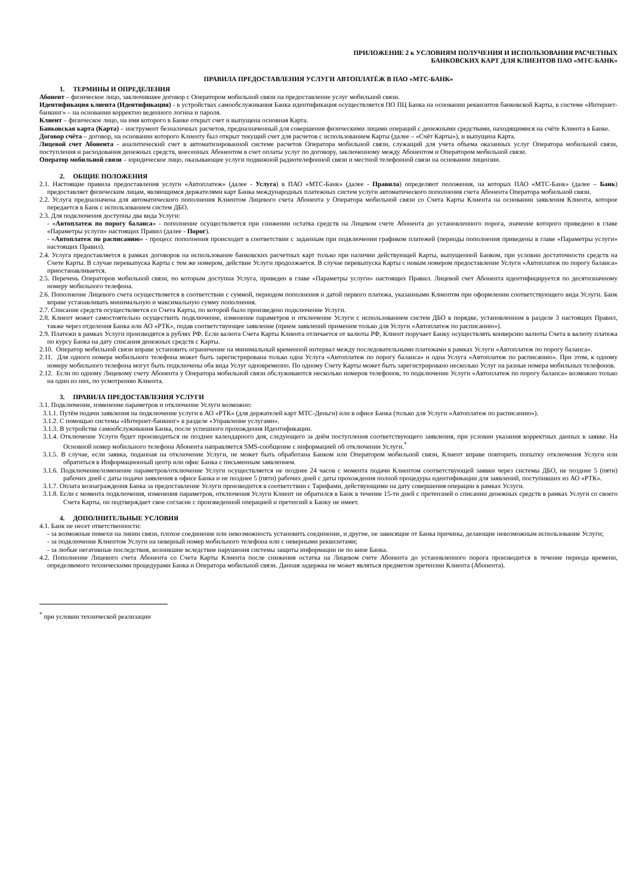ПРИЛОЖЕНИЕ 2 к УСЛОВИЯМ ПОЛУЧЕНИЯ И ИСПОЛЬЗОВАНИЯ РАСЧЕТНЫХ
БАНКОВСКИХ КАРТ ДЛЯ КЛИЕНТОВ ПАО «МТС-БАНК»
ПРАВИЛА ПРЕДОСТАВЛЕНИЯ УСЛУГИ АВТОПЛАТЁЖ В ПАО «МТС-БАНК»
1. ТЕРМИНЫ И ОПРЕДЕЛЕНИЯ
Абонент – физическое лицо, заключившее договор с Оператором мобильной связи на предоставление услуг мобильной связи.
Идентификация клиента (Идентификация) - в устройствах самообслуживания Банка идентификация осуществляется ПО ПЦ Банка на основании реквизитов банковской Карты, в системе «Интернет-банкинг» – на основании корректно веденного логина и пароля.
Клиент – физическое лицо, на имя которого в Банке открыт счет и выпущена основная Карта.
Банковская карта (Карта) – инструмент безналичных расчетов, предназначенный для совершения физическими лицами операций с денежными средствами, находящимися на счёте Клиента в Банке.
Договор счёта – договор, на основании которого Клиенту был открыт текущий счет для расчетов с использованием Карты (далее – «Счёт Карты»), и выпущена Карта.
Лицевой счет Абонента - аналитический счет в автоматизированной системе расчетов Оператора мобильной связи, служащий для учета объема оказанных услуг Оператора мобильной связи, поступления и расходования денежных средств, внесенных Абонентом в счет оплаты услуг по договору, заключенному между Абонентом и Оператором мобильной связи.
Оператор мобильной связи – юридическое лицо, оказывающее услуги подвижной радиотелефонной связи и местной телефонной связи на основании лицензии.
2. ОБЩИЕ ПОЛОЖЕНИЯ
2.1. Настоящие правила предоставления услуги «Автоплатеж» (далее - Услуга) в ПАО «МТС-Банк» (далее - Правила) определяют положения, на которых ПАО «МТС-Банк» (далее – Банк) предоставляет физическим лицам, являющимся держателями карт Банка международных платежных систем услуги автоматического пополнения счета Абонента Оператора мобильной связи.
2.2. Услуга предназначена для автоматического пополнения Клиентом Лицевого счета Абонента у Оператора мобильной связи со Счета Карты Клиента на основании заявления Клиента, которое передается в Банк с использованием систем ДБО.
2.3. Для подключения доступны два вида Услуги:
- «Автоплатеж по порогу баланса» - пополнение осуществляется при снижении остатка средств на Лицевом счете Абонента до установленного порога, значение которого приведено в главе «Параметры услуги» настоящих Правил (далее - Порог).
- «Автоплатеж по расписанию» - процесс пополнения происходит в соответствии с заданным при подключении графиком платежей (периоды пополнения приведены в главе «Параметры услуги» настоящих Правил).
2.4. Услуга предоставляется в рамках договоров на использование банковских расчетных карт только при наличии действующей Карты, выпущенной Банком, при условии достаточности средств на Счете Карты. В случае перевыпуска Карты с тем же номером, действие Услуги продолжается. В случае перевыпуска Карты с новым номером предоставление Услуги «Автоплатеж по порогу баланса» приостанавливается.
2.5. Перечень Операторов мобильной связи, по которым доступна Услуга, приведен в главе «Параметры услуги» настоящих Правил. Лицевой счет Абонента идентифицируется по десятизначному номеру мобильного телефона.
2.6. Пополнение Лицевого счета осуществляется в соответствии с суммой, периодом пополнения и датой первого платежа, указанными Клиентом при оформлении соответствующего вида Услуги. Банк вправе устанавливать минимальную и максимальную сумму пополнения.
2.7. Списание средств осуществляется со Счета Карты, по которой было произведено подключение Услуги.
2.8. Клиент может самостоятельно осуществить подключение, изменение параметров и отключение Услуги с использованием систем ДБО в порядке, установленном в разделе 3 настоящих Правил, также через отделения Банка или АО «РТК», подав соответствующее заявление (прием заявлений применим только для Услуги «Автоплатеж по расписанию»).
2.9. Платежи в рамках Услуги производятся в рублях РФ. Если валюта Счета Карты Клиента отличается от валюты РФ, Клиент поручает Банку осуществлять конверсию валюты Счета в валюту платежа по курсу Банка на дату списания денежных средств с Карты.
2.10. Оператор мобильной связи вправе установить ограничение на минимальный временной интервал между последовательными платежами в рамках Услуги «Автоплатеж по порогу баланса».
2.11. Для одного номера мобильного телефона может быть зарегистрирована только одна Услуга «Автоплатеж по порогу баланса» и одна Услуга «Автоплатеж по расписанию». При этом, к одному номеру мобильного телефона могут быть подключены оба вида Услуг одновременно. По одному Счету Карты может быть зарегистрировано несколько Услуг на разные номера мобильных телефонов.
2.12. Если по одному Лицевому счету Абонента у Оператора мобильной связи обслуживаются несколько номеров телефонов, то подключение Услуги «Автоплатеж по порогу баланса» возможно только на один из них, по усмотрению Клиента.
3. ПРАВИЛА ПРЕДОСТАВЛЕНИЯ УСЛУГИ
3.1. Подключение, изменение параметров и отключение Услуги возможно:
3.1.1. Путём подачи заявления на подключение услуги в АО «РТК» (для держателей карт МТС-Деньги) или в офисе Банка (только для Услуги «Автоплатеж по расписанию»).
3.1.2. С помощью системы «Интернет-банкинг» в разделе «Управление услугами».
3.1.3. В устройстве самообслуживания Банка, после успешного прохождения Идентификации.
3.1.4. Отключение Услуги будет производиться не позднее календарного дня, следующего за днём поступления соответствующего заявления, при условии указания корректных данных в заявке. На Основной номер мобильного телефона Абонента направляется SMS-сообщение с информацией об отключении Услуги.<sup>*</sup>
3.1.5. В случае, если заявка, поданная на отключение Услуги, не может быть обработана Банком или Оператором мобильной связи, Клиент вправе повторить попытку отключения Услуги или обратиться в Информационный центр или офис Банка с письменным заявлением.
3.1.6. Подключение/изменение параметров/отключение Услуги осуществляется не позднее 24 часов с момента подачи Клиентом соответствующей заявки через системы ДБО, не позднее 5 (пяти) рабочих дней с даты подачи заявления в офисе Банка и не позднее 5 (пяти) рабочих дней с даты прохождения полной процедуры идентификации для заявлений, поступивших из АО «РТК».
3.1.7. Оплата вознаграждения Банка за предоставление Услуги производится в соответствии с Тарифами, действующими на дату совершения операции в рамках Услуги.
3.1.8. Если с момента подключения, изменения параметров, отключения Услуги Клиент не обратился в Банк в течение 15-ти дней с претензией о списании денежных средств в рамках Услуги со своего Счета Карты, он подтверждает свое согласие с произведенной операцией и претензий к Банку не имеет.
4. ДОПОЛНИТЕЛЬНЫЕ УСЛОВИЯ
4.1. Банк не несет ответственности:
- за возможные помехи на линии связи, плохое соединение или невозможность установить соединение, и другие, не зависящие от Банка причины, делающие невозможным использование Услуги;
- за подключение Клиентом Услуги на неверный номер мобильного телефона или с неверными реквизитами;
- за любые негативные последствия, возникшие вследствие нарушения системы защиты информации не по вине Банка.
4.2. Пополнение Лицевого счета Абонента со Счета Карты Клиента после снижения остатка на Лицевом счете Абонента до установленного порога производится в течение периода времени, определяемого техническими процедурами Банка и Оператора мобильной связи. Данная задержка не может являться предметом претензии Клиента (Абонента).
<sup>*</sup> при условии технической реализации